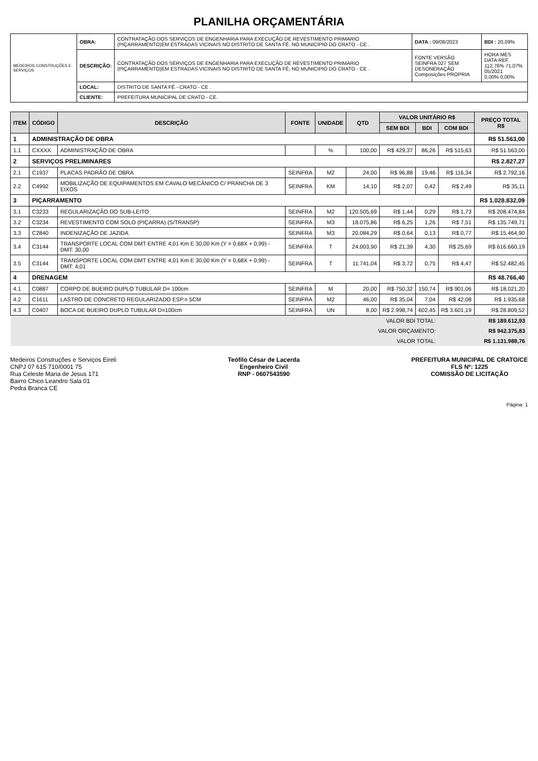PLANILHA ORÇAMENTÁRIA
| MEDEIROS CONSTRUÇÕES E SERVIÇOS | OBRA: | CONTRATAÇÃO DOS SERVIÇOS DE ENGENHARIA PARA EXECUÇÃO DE REVESTIMENTO PRIMARIO (PIÇARRAMENTO)EM ESTRADAS VICINAIS NO DISTRITO DE SANTA FÉ, NO MUNICIPIO DO CRATO - CE . | DATA : 09/08/2023 | BDI : 20,09% |
| | DESCRIÇÃO: | CONTRATAÇÃO DOS SERVIÇOS DE ENGENHARIA PARA EXECUÇÃO DE REVESTIMENTO PRIMARIO (PIÇARRAMENTO)EM ESTRADAS VICINAIS NO DISTRITO DE SANTA FÉ, NO MUNICIPIO DO CRATO - CE . | FONTE VERSÃO SEINFRA 027 SEM DESONERAÇÃO Composições PROPRIA | HORA MES DATA REF. 112,76% 71,07% 05/2021 0,00% 0,00% |
| | LOCAL: | DISTRITO DE SANTA FÉ - CRATO - CE . | | |
| | CLIENTE: | PREFEITURA MUNICIPAL DE CRATO - CE. | | |
| ITEM | CÓDIGO | DESCRIÇÃO | FONTE | UNIDADE | QTD | VALOR UNITÁRIO R$ | | | PREÇO TOTAL R$ |
| --- | --- | --- | --- | --- | --- | --- | --- | --- | --- |
| | | | | | | SEM BDI | BDI | COM BDI | |
| 1 | ADMINISTRAÇÃO DE OBRA | | | | | | | | R$ 51.563,00 |
| 1.1 | CXXXX | ADMINISTRAÇÃO DE OBRA | | % | 100,00 | R$ 429,37 | 86,26 | R$ 515,63 | R$ 51.563,00 |
| 2 | SERVIÇOS PRELIMINARES | | | | | | | | R$ 2.827,27 |
| 2.1 | C1937 | PLACAS PADRÃO DE OBRA | SEINFRA | M2 | 24,00 | R$ 96,88 | 19,46 | R$ 116,34 | R$ 2.792,16 |
| 2.2 | C4992 | MOBILIZAÇÃO DE EQUIPAMENTOS EM CAVALO MECÂNICO C/ PRANCHA DE 3 EIXOS | SEINFRA | KM | 14,10 | R$ 2,07 | 0,42 | R$ 2,49 | R$ 35,11 |
| 3 | PIÇARRAMENTO | | | | | | | | R$ 1.028.832,09 |
| 3.1 | C3233 | REGULARIZAÇÃO DO SUB-LEITO | SEINFRA | M2 | 120.505,69 | R$ 1,44 | 0,29 | R$ 1,73 | R$ 208.474,84 |
| 3.2 | C3234 | REVESTIMENTO COM SOLO (PIÇARRA) (S/TRANSP) | SEINFRA | M3 | 18.075,86 | R$ 6,25 | 1,26 | R$ 7,51 | R$ 135.749,71 |
| 3.3 | C2840 | INDENIZAÇÃO DE JAZIDA | SEINFRA | M3 | 20.084,29 | R$ 0,64 | 0,13 | R$ 0,77 | R$ 15.464,90 |
| 3.4 | C3144 | TRANSPORTE LOCAL COM DMT ENTRE 4,01 Km E 30,00 Km (Y = 0,68X + 0,99) - DMT: 30,00 | SEINFRA | T | 24.003,90 | R$ 21,39 | 4,30 | R$ 25,69 | R$ 616.660,19 |
| 3.5 | C3144 | TRANSPORTE LOCAL COM DMT ENTRE 4,01 Km E 30,00 Km (Y = 0,68X + 0,99) - DMT: 4,01 | SEINFRA | T | 11.741,04 | R$ 3,72 | 0,75 | R$ 4,47 | R$ 52.482,45 |
| 4 | DRENAGEM | | | | | | | | R$ 48.766,40 |
| 4.1 | C0887 | CORPO DE BUEIRO DUPLO TUBULAR D= 100cm | SEINFRA | M | 20,00 | R$ 750,32 | 150,74 | R$ 901,06 | R$ 18.021,20 |
| 4.2 | C1611 | LASTRO DE CONCRETO REGULARIZADO ESP.= 5CM | SEINFRA | M2 | 46,00 | R$ 35,04 | 7,04 | R$ 42,08 | R$ 1.935,68 |
| 4.3 | C0407 | BOCA DE BUEIRO DUPLO TUBULAR D=100cm | SEINFRA | UN | 8,00 | R$ 2.998,74 | 602,45 | R$ 3.601,19 | R$ 28.809,52 |
| VALOR BDI TOTAL: | | | | | | | | R$ 189.612,93 | |
| VALOR ORÇAMENTO: | | | | | | | | R$ 942.375,83 | |
| VALOR TOTAL: | | | | | | | | R$ 1.131.988,76 | |
Medeiros Construções e Serviços Eireli
CNPJ 07 615 710/0001 75
Rua Celeste Maria de Jesus 171
Bairro Chico Leandro Sala 01
Pedra Branca CE
Teófilo César de Lacerda
Engenheiro Civil
RNP - 0607543590
PREFEITURA MUNICIPAL DE CRATO/CE
FLS Nº: 1225
COMISSÃO DE LICITAÇÃO
Página: 1